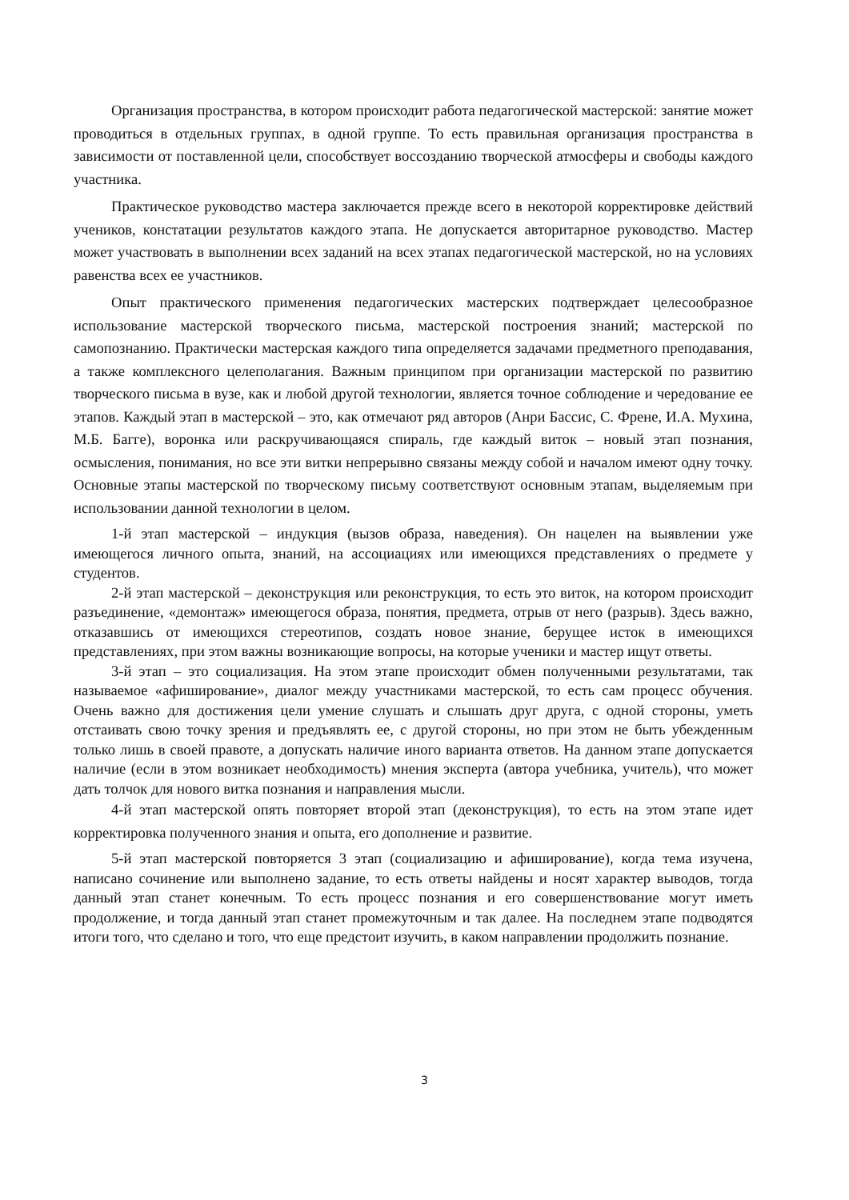Организация пространства, в котором происходит работа педагогической мастерской: занятие может проводиться в отдельных группах, в одной группе. То есть правильная организация пространства в зависимости от поставленной цели, способствует воссозданию творческой атмосферы и свободы каждого участника.
Практическое руководство мастера заключается прежде всего в некоторой корректировке действий учеников, констатации результатов каждого этапа. Не допускается авторитарное руководство. Мастер может участвовать в выполнении всех заданий на всех этапах педагогической мастерской, но на условиях равенства всех ее участников.
Опыт практического применения педагогических мастерских подтверждает целесообразное использование мастерской творческого письма, мастерской построения знаний; мастерской по самопознанию. Практически мастерская каждого типа определяется задачами предметного преподавания, а также комплексного целеполагания. Важным принципом при организации мастерской по развитию творческого письма в вузе, как и любой другой технологии, является точное соблюдение и чередование ее этапов. Каждый этап в мастерской – это, как отмечают ряд авторов (Анри Бассис, С. Френе, И.А. Мухина, М.Б. Багге), воронка или раскручивающаяся спираль, где каждый виток – новый этап познания, осмысления, понимания, но все эти витки непрерывно связаны между собой и началом имеют одну точку. Основные этапы мастерской по творческому письму соответствуют основным этапам, выделяемым при использовании данной технологии в целом.
1-й этап мастерской – индукция (вызов образа, наведения). Он нацелен на выявлении уже имеющегося личного опыта, знаний, на ассоциациях или имеющихся представлениях о предмете у студентов.
2-й этап мастерской – деконструкция или реконструкция, то есть это виток, на котором происходит разъединение, «демонтаж» имеющегося образа, понятия, предмета, отрыв от него (разрыв). Здесь важно, отказавшись от имеющихся стереотипов, создать новое знание, берущее исток в имеющихся представлениях, при этом важны возникающие вопросы, на которые ученики и мастер ищут ответы.
3-й этап – это социализация. На этом этапе происходит обмен полученными результатами, так называемое «афиширование», диалог между участниками мастерской, то есть сам процесс обучения. Очень важно для достижения цели умение слушать и слышать друг друга, с одной стороны, уметь отстаивать свою точку зрения и предъявлять ее, с другой стороны, но при этом не быть убежденным только лишь в своей правоте, а допускать наличие иного варианта ответов. На данном этапе допускается наличие (если в этом возникает необходимость) мнения эксперта (автора учебника, учитель), что может дать толчок для нового витка познания и направления мысли.
4-й этап мастерской опять повторяет второй этап (деконструкция), то есть на этом этапе идет корректировка полученного знания и опыта, его дополнение и развитие.
5-й этап мастерской повторяется 3 этап (социализацию и афиширование), когда тема изучена, написано сочинение или выполнено задание, то есть ответы найдены и носят характер выводов, тогда данный этап станет конечным. То есть процесс познания и его совершенствование могут иметь продолжение, и тогда данный этап станет промежуточным и так далее. На последнем этапе подводятся итоги того, что сделано и того, что еще предстоит изучить, в каком направлении продолжить познание.
3